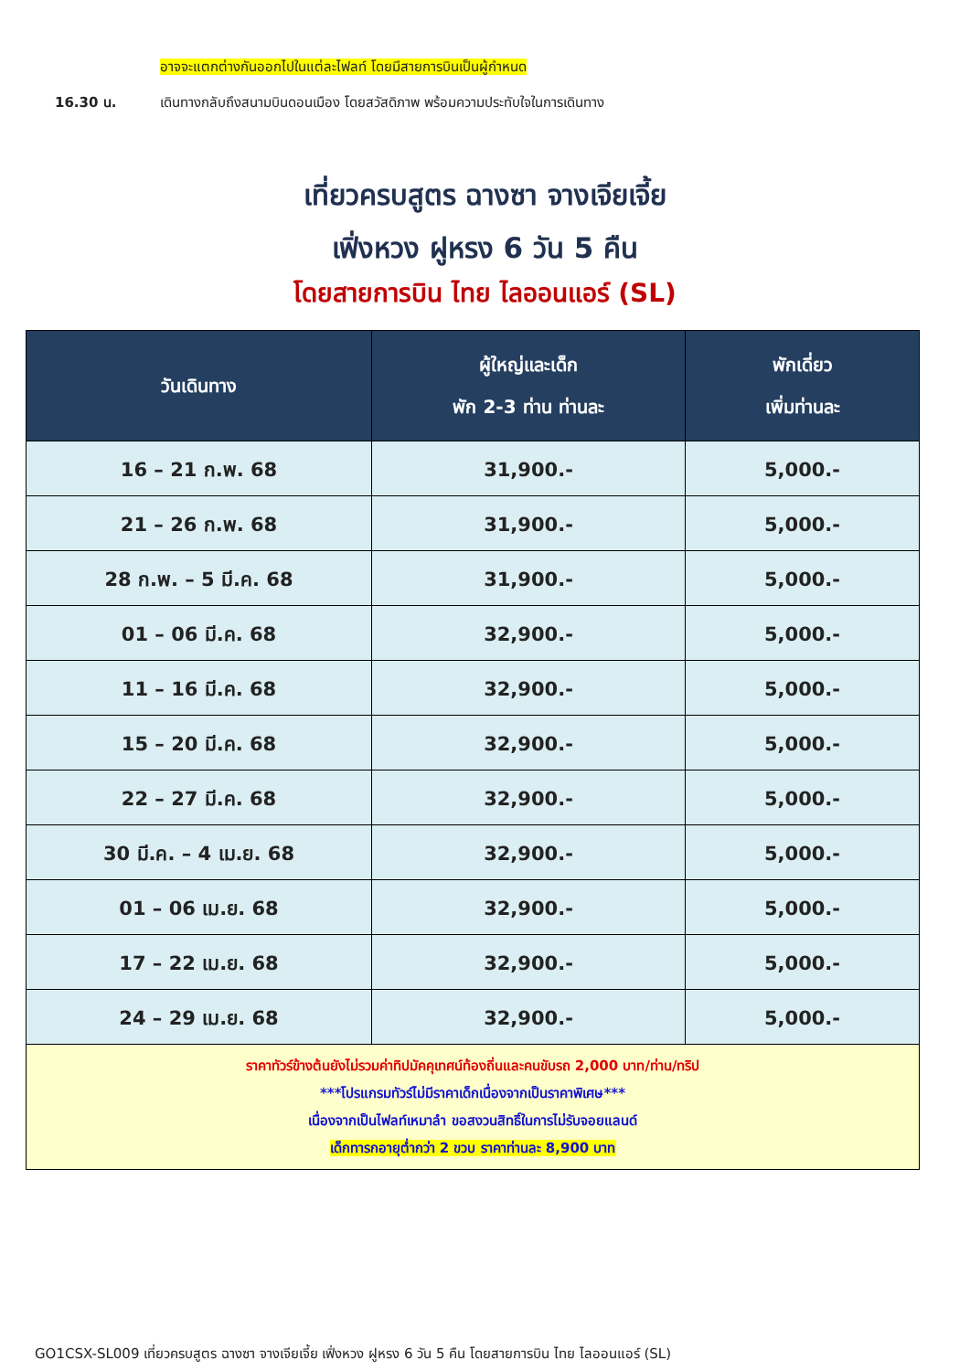อาจจะแตกต่างกันออกไปในแต่ละไฟลท์ โดยมีสายการบินเป็นผู้กำหนด
16.30 น. เดินทางกลับถึงสนามบินดอนเมือง โดยสวัสดิภาพ พร้อมความประทับใจในการเดินทาง
เที่ยวครบสูตร ฉางซา จางเจียเจี้ย
เฟิ่งหวง ฝูหรง 6 วัน 5 คืน
โดยสายการบิน ไทย ไลออนแอร์ (SL)
| วันเดินทาง | ผู้ใหญ่และเด็ก พัก 2-3 ท่าน ท่านละ | พักเดี่ยว เพิ่มท่านละ |
| --- | --- | --- |
| 16 – 21 ก.พ. 68 | 31,900.- | 5,000.- |
| 21 – 26 ก.พ. 68 | 31,900.- | 5,000.- |
| 28 ก.พ. – 5 มี.ค. 68 | 31,900.- | 5,000.- |
| 01 – 06 มี.ค. 68 | 32,900.- | 5,000.- |
| 11 – 16 มี.ค. 68 | 32,900.- | 5,000.- |
| 15 – 20 มี.ค. 68 | 32,900.- | 5,000.- |
| 22 – 27 มี.ค. 68 | 32,900.- | 5,000.- |
| 30 มี.ค. – 4 เม.ย. 68 | 32,900.- | 5,000.- |
| 01 – 06 เม.ย. 68 | 32,900.- | 5,000.- |
| 17 – 22 เม.ย. 68 | 32,900.- | 5,000.- |
| 24 – 29 เม.ย. 68 | 32,900.- | 5,000.- |
| ราคาทัวร์ข้างต้นยังไม่รวมค่าทิปมัคคุเทศน์ท้องถิ่นและคนขับรถ 2,000 บาท/ท่าน/ทริป ***โปรแกรมทัวร์ไม่มีราคาเด็กเนื่องจากเป็นราคาพิเศษ*** เนื่องจากเป็นไฟลท์เหมาลำ ขอสงวนสิทธิ์ในการไม่รับจอยแลนด์ เด็กทารกอายุต่ำกว่า 2 ขวบ ราคาท่านละ 8,900 บาท | | |
GO1CSX-SL009 เที่ยวครบสูตร ฉางซา จางเจียเจี้ย เฟิ่งหวง ฝูหรง 6 วัน 5 คืน โดยสายการบิน ไทย ไลออนแอร์ (SL)